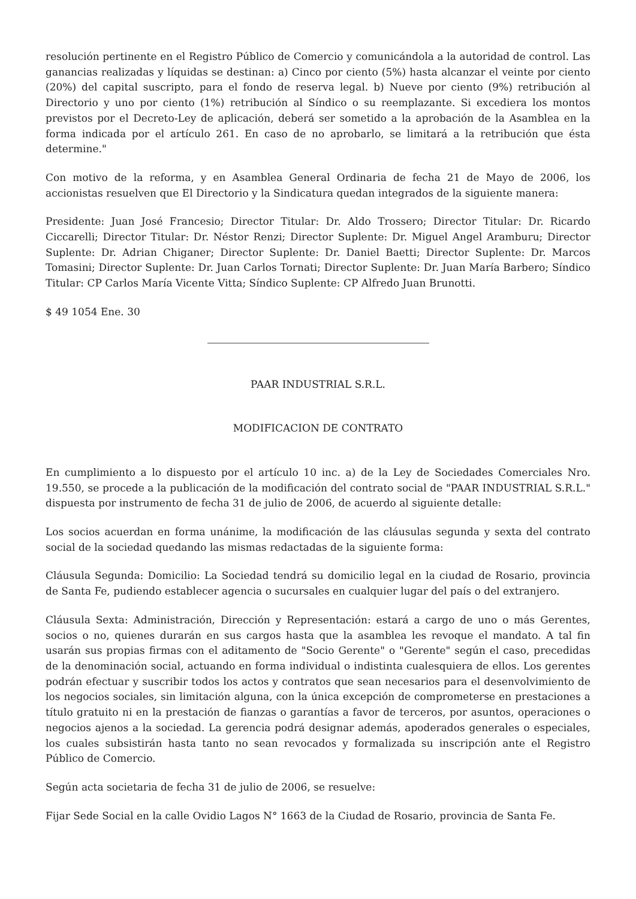resolución pertinente en el Registro Público de Comercio y comunicándola a la autoridad de control. Las ganancias realizadas y líquidas se destinan: a) Cinco por ciento (5%) hasta alcanzar el veinte por ciento (20%) del capital suscripto, para el fondo de reserva legal. b) Nueve por ciento (9%) retribución al Directorio y uno por ciento (1%) retribución al Síndico o su reemplazante. Si excediera los montos previstos por el Decreto-Ley de aplicación, deberá ser sometido a la aprobación de la Asamblea en la forma indicada por el artículo 261. En caso de no aprobarlo, se limitará a la retribución que ésta determine."
Con motivo de la reforma, y en Asamblea General Ordinaria de fecha 21 de Mayo de 2006, los accionistas resuelven que El Directorio y la Sindicatura quedan integrados de la siguiente manera:
Presidente: Juan José Francesio; Director Titular: Dr. Aldo Trossero; Director Titular: Dr. Ricardo Ciccarelli; Director Titular: Dr. Néstor Renzi; Director Suplente: Dr. Miguel Angel Aramburu; Director Suplente: Dr. Adrian Chiganer; Director Suplente: Dr. Daniel Baetti; Director Suplente: Dr. Marcos Tomasini; Director Suplente: Dr. Juan Carlos Tornati; Director Suplente: Dr. Juan María Barbero; Síndico Titular: CP Carlos María Vicente Vitta; Síndico Suplente: CP Alfredo Juan Brunotti.
$ 49 1054 Ene. 30
PAAR INDUSTRIAL S.R.L.
MODIFICACION DE CONTRATO
En cumplimiento a lo dispuesto por el artículo 10 inc. a) de la Ley de Sociedades Comerciales Nro. 19.550, se procede a la publicación de la modificación del contrato social de "PAAR INDUSTRIAL S.R.L." dispuesta por instrumento de fecha 31 de julio de 2006, de acuerdo al siguiente detalle:
Los socios acuerdan en forma unánime, la modificación de las cláusulas segunda y sexta del contrato social de la sociedad quedando las mismas redactadas de la siguiente forma:
Cláusula Segunda: Domicilio: La Sociedad tendrá su domicilio legal en la ciudad de Rosario, provincia de Santa Fe, pudiendo establecer agencia o sucursales en cualquier lugar del país o del extranjero.
Cláusula Sexta: Administración, Dirección y Representación: estará a cargo de uno o más Gerentes, socios o no, quienes durarán en sus cargos hasta que la asamblea les revoque el mandato. A tal fin usarán sus propias firmas con el aditamento de "Socio Gerente" o "Gerente" según el caso, precedidas de la denominación social, actuando en forma individual o indistinta cualesquiera de ellos. Los gerentes podrán efectuar y suscribir todos los actos y contratos que sean necesarios para el desenvolvimiento de los negocios sociales, sin limitación alguna, con la única excepción de comprometerse en prestaciones a título gratuito ni en la prestación de fianzas o garantías a favor de terceros, por asuntos, operaciones o negocios ajenos a la sociedad. La gerencia podrá designar además, apoderados generales o especiales, los cuales subsistirán hasta tanto no sean revocados y formalizada su inscripción ante el Registro Público de Comercio.
Según acta societaria de fecha 31 de julio de 2006, se resuelve:
Fijar Sede Social en la calle Ovidio Lagos N° 1663 de la Ciudad de Rosario, provincia de Santa Fe.